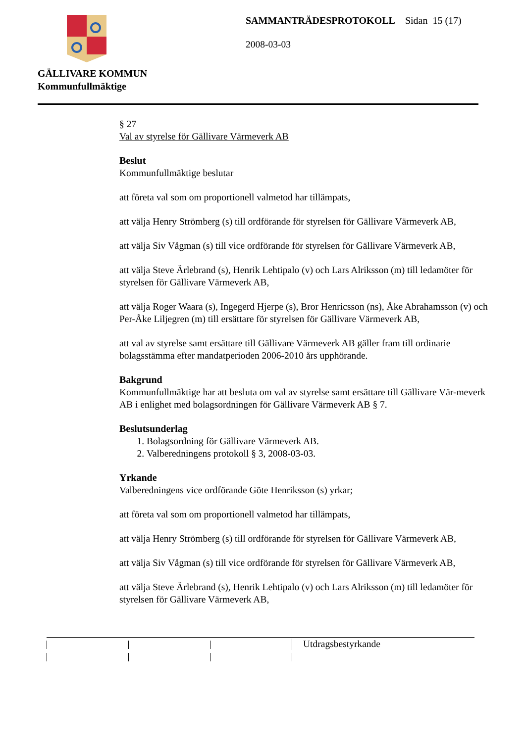GÄLLIVARE KOMMUN
Kommunfullmäktige
SAMMANTRÄDESPROTOKOLL Sidan 15 (17)
2008-03-03
§ 27
Val av styrelse för Gällivare Värmeverk AB
Beslut
Kommunfullmäktige beslutar
att företa val som om proportionell valmetod har tillämpats,
att välja Henry Strömberg (s) till ordförande för styrelsen för Gällivare Värmeverk AB,
att välja Siv Vågman (s) till vice ordförande för styrelsen för Gällivare Värmeverk AB,
att välja Steve Ärlebrand (s), Henrik Lehtipalo (v) och Lars Alriksson (m) till ledamöter för styrelsen för Gällivare Värmeverk AB,
att välja Roger Waara (s), Ingegerd Hjerpe (s), Bror Henricsson (ns), Åke Abrahamsson (v) och Per-Åke Liljegren (m) till ersättare för styrelsen för Gällivare Värmeverk AB,
att val av styrelse samt ersättare till Gällivare Värmeverk AB gäller fram till ordinarie bolagsstämma efter mandatperioden 2006-2010 års upphörande.
Bakgrund
Kommunfullmäktige har att besluta om val av styrelse samt ersättare till Gällivare Vär-meverk AB i enlighet med bolagsordningen för Gällivare Värmeverk AB § 7.
Beslutsunderlag
1. Bolagsordning för Gällivare Värmeverk AB.
2. Valberedningens protokoll § 3, 2008-03-03.
Yrkande
Valberedningens vice ordförande Göte Henriksson (s) yrkar;
att företa val som om proportionell valmetod har tillämpats,
att välja Henry Strömberg (s) till ordförande för styrelsen för Gällivare Värmeverk AB,
att välja Siv Vågman (s) till vice ordförande för styrelsen för Gällivare Värmeverk AB,
att välja Steve Ärlebrand (s), Henrik Lehtipalo (v) och Lars Alriksson (m) till ledamöter för styrelsen för Gällivare Värmeverk AB,
Utdragsbestyrkande